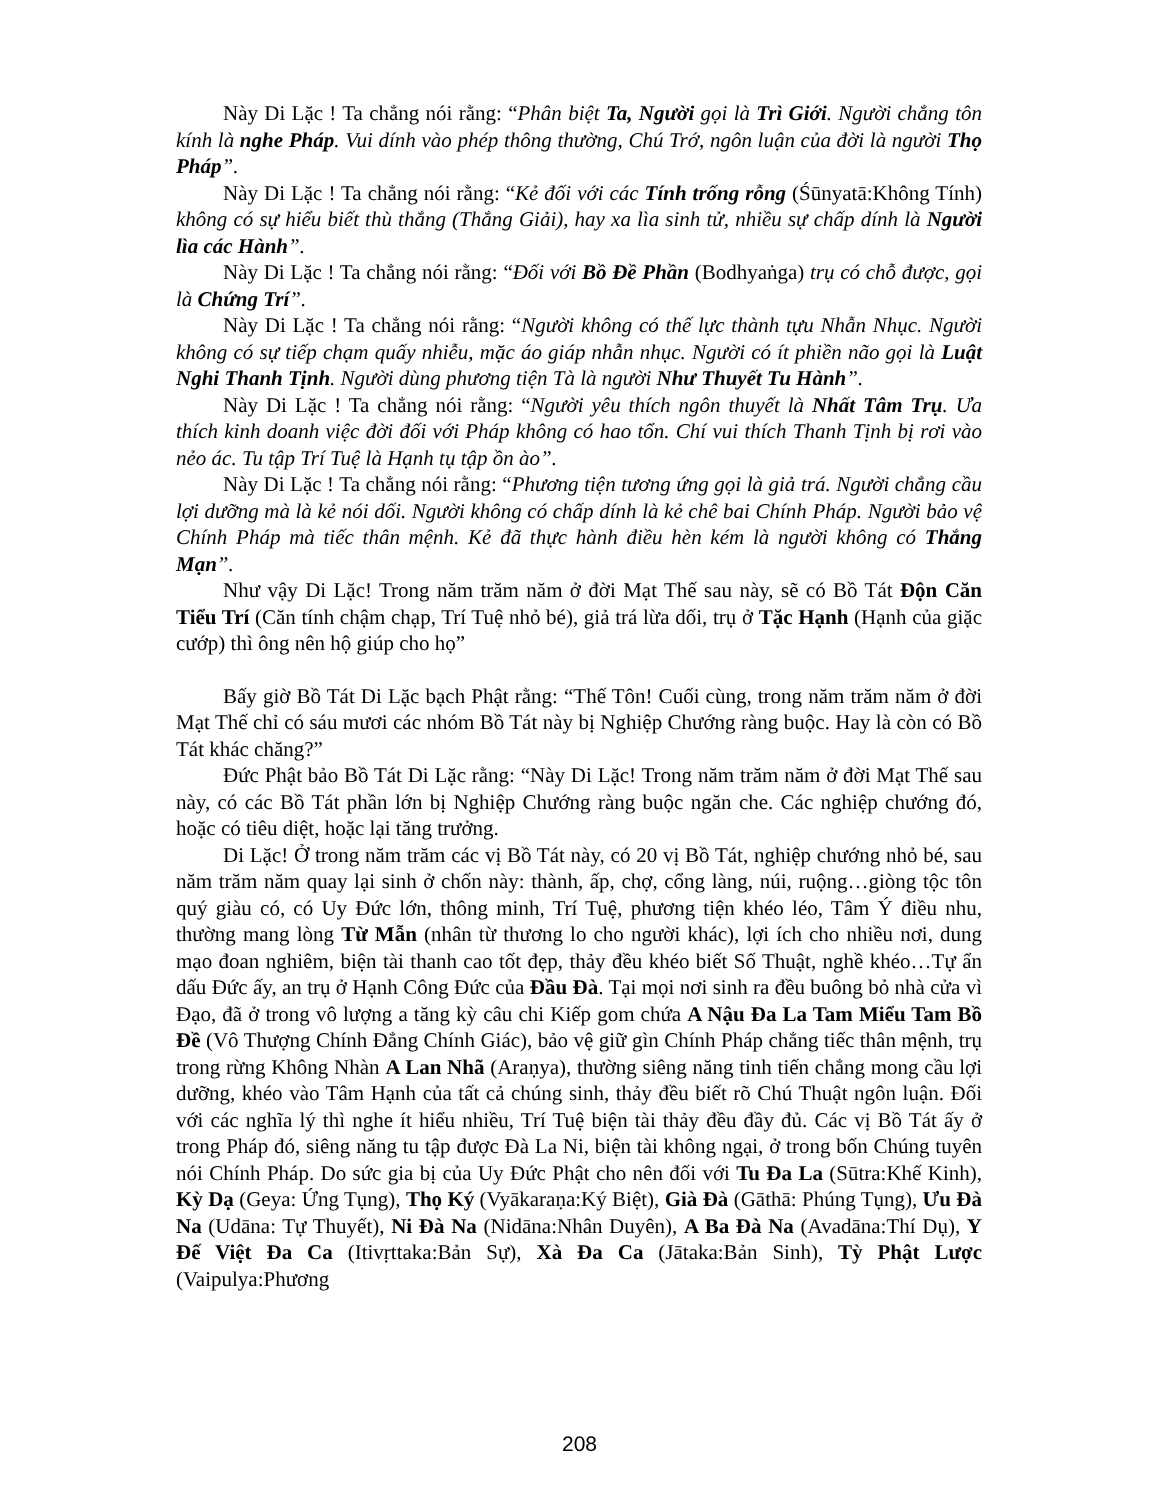Này Di Lặc ! Ta chẳng nói rằng: “Phân biệt Ta, Người gọi là Trì Giới. Người chẳng tôn kính là nghe Pháp. Vui dính vào phép thông thường, Chú Trớ, ngôn luận của đời là người Thọ Pháp”.
Này Di Lặc ! Ta chẳng nói rằng: “Kẻ đối với các Tính trống rỗng (Śūnyatā:Không Tính) không có sự hiểu biết thù thắng (Thắng Giải), hay xa lìa sinh tử, nhiều sự chấp dính là Người lìa các Hành”.
Này Di Lặc ! Ta chẳng nói rằng: “Đối với Bồ Đề Phần (Bodhyaṅga) trụ có chỗ được, gọi là Chứng Trí”.
Này Di Lặc ! Ta chẳng nói rằng: “Người không có thế lực thành tựu Nhẫn Nhục. Người không có sự tiếp chạm quấy nhiễu, mặc áo giáp nhẫn nhục. Người có ít phiền não gọi là Luật Nghi Thanh Tịnh. Người dùng phương tiện Tà là người Như Thuyết Tu Hành”.
Này Di Lặc ! Ta chẳng nói rằng: “Người yêu thích ngôn thuyết là Nhất Tâm Trụ. Ưa thích kinh doanh việc đời đối với Pháp không có hao tổn. Chí vui thích Thanh Tịnh bị rơi vào nẻo ác. Tu tập Trí Tuệ là Hạnh tụ tập ồn ào”.
Này Di Lặc ! Ta chẳng nói rằng: “Phương tiện tương ứng gọi là giả trá. Người chẳng cầu lợi dưỡng mà là kẻ nói dối. Người không có chấp dính là kẻ chê bai Chính Pháp. Người bảo vệ Chính Pháp mà tiếc thân mệnh. Kẻ đã thực hành điều hèn kém là người không có Thắng Mạn”.
Như vậy Di Lặc! Trong năm trăm năm ở đời Mạt Thế sau này, sẽ có Bồ Tát Độn Căn Tiểu Trí (Căn tính chậm chạp, Trí Tuệ nhỏ bé), giả trá lừa dối, trụ ở Tặc Hạnh (Hạnh của giặc cướp) thì ông nên hộ giúp cho họ”
Bấy giờ Bồ Tát Di Lặc bạch Phật rằng: “Thế Tôn! Cuối cùng, trong năm trăm năm ở đời Mạt Thế chỉ có sáu mươi các nhóm Bồ Tát này bị Nghiệp Chướng ràng buộc. Hay là còn có Bồ Tát khác chăng?”
Đức Phật bảo Bồ Tát Di Lặc rằng: “Này Di Lặc! Trong năm trăm năm ở đời Mạt Thế sau này, có các Bồ Tát phần lớn bị Nghiệp Chướng ràng buộc ngăn che. Các nghiệp chướng đó, hoặc có tiêu diệt, hoặc lại tăng trưởng.
Di Lặc! Ở trong năm trăm các vị Bồ Tát này, có 20 vị Bồ Tát, nghiệp chướng nhỏ bé, sau năm trăm năm quay lại sinh ở chốn này: thành, ấp, chợ, cổng làng, núi, ruộng…giòng tộc tôn quý giàu có, có Uy Đức lớn, thông minh, Trí Tuệ, phương tiện khéo léo, Tâm Ý điều nhu, thường mang lòng Từ Mẫn (nhân từ thương lo cho người khác), lợi ích cho nhiều nơi, dung mạo đoan nghiêm, biện tài thanh cao tốt đẹp, thảy đều khéo biết Số Thuật, nghề khéo…Tự ẩn dấu Đức ấy, an trụ ở Hạnh Công Đức của Đầu Đà. Tại mọi nơi sinh ra đều buông bỏ nhà cửa vì Đạo, đã ở trong vô lượng a tăng kỳ câu chi Kiếp gom chứa A Nậu Đa La Tam Miểu Tam Bồ Đề (Vô Thượng Chính Đẳng Chính Giác), bảo vệ giữ gìn Chính Pháp chẳng tiếc thân mệnh, trụ trong rừng Không Nhàn A Lan Nhã (Araṇya), thường siêng năng tinh tiến chẳng mong cầu lợi dưỡng, khéo vào Tâm Hạnh của tất cả chúng sinh, thảy đều biết rõ Chú Thuật ngôn luận. Đối với các nghĩa lý thì nghe ít hiểu nhiều, Trí Tuệ biện tài thảy đều đầy đủ. Các vị Bồ Tát ấy ở trong Pháp đó, siêng năng tu tập được Đà La Ni, biện tài không ngại, ở trong bốn Chúng tuyên nói Chính Pháp. Do sức gia bị của Uy Đức Phật cho nên đối với Tu Đa La (Sūtra:Khế Kinh), Kỳ Dạ (Geya: Ứng Tụng), Thọ Ký (Vyākaraṇa:Ký Biệt), Già Đà (Gāthā: Phúng Tụng), Ưu Đà Na (Udāna: Tự Thuyết), Ni Đà Na (Nidāna:Nhân Duyên), A Ba Đà Na (Avadāna:Thí Dụ), Y Đế Việt Đa Ca (Itivṛttaka:Bản Sự), Xà Đa Ca (Jātaka:Bản Sinh), Tỳ Phật Lược (Vaipulya:Phương
208